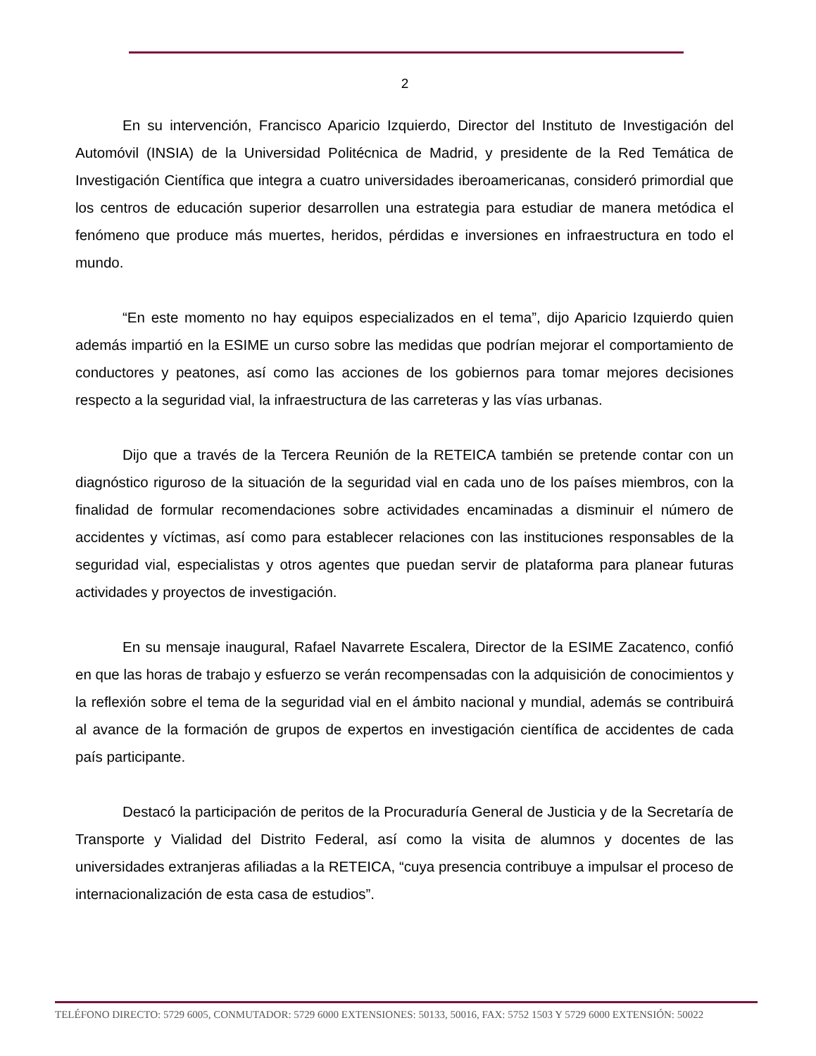2
En su intervención, Francisco Aparicio Izquierdo, Director del Instituto de Investigación del Automóvil (INSIA) de la Universidad Politécnica de Madrid, y presidente de la Red Temática de Investigación Científica que integra a cuatro universidades iberoamericanas, consideró primordial que los centros de educación superior desarrollen una estrategia para estudiar de manera metódica el fenómeno que produce más muertes, heridos, pérdidas e inversiones en infraestructura en todo el mundo.
“En este momento no hay equipos especializados en el tema”, dijo Aparicio Izquierdo quien además impartió en la ESIME un curso sobre las medidas que podrían mejorar el comportamiento de conductores y peatones, así como las acciones de los gobiernos para tomar mejores decisiones respecto a la seguridad vial, la infraestructura de las carreteras y las vías urbanas.
Dijo que a través de la Tercera Reunión de la RETEICA también se pretende contar con un diagnóstico riguroso de la situación de la seguridad vial en cada uno de los países miembros, con la finalidad de formular recomendaciones sobre actividades encaminadas a disminuir el número de accidentes y víctimas, así como para establecer relaciones con las instituciones responsables de la seguridad vial, especialistas y otros agentes que puedan servir de plataforma para planear futuras actividades y proyectos de investigación.
En su mensaje inaugural, Rafael Navarrete Escalera, Director de la ESIME Zacatenco, confió en que las horas de trabajo y esfuerzo se verán recompensadas con la adquisición de conocimientos y la reflexión sobre el tema de la seguridad vial en el ámbito nacional y mundial, además se contribuirá al avance de la formación de grupos de expertos en investigación científica de accidentes de cada país participante.
Destacó la participación de peritos de la Procuraduría General de Justicia y de la Secretaría de Transporte y Vialidad del Distrito Federal, así como la visita de alumnos y docentes de las universidades extranjeras afiliadas a la RETEICA, “cuya presencia contribuye a impulsar el proceso de internacionalización de esta casa de estudios”.
TELÉFONO DIRECTO: 5729 6005, CONMUTADOR: 5729 6000 EXTENSIONES: 50133, 50016, FAX: 5752 1503 Y 5729 6000 EXTENSIÓN: 50022